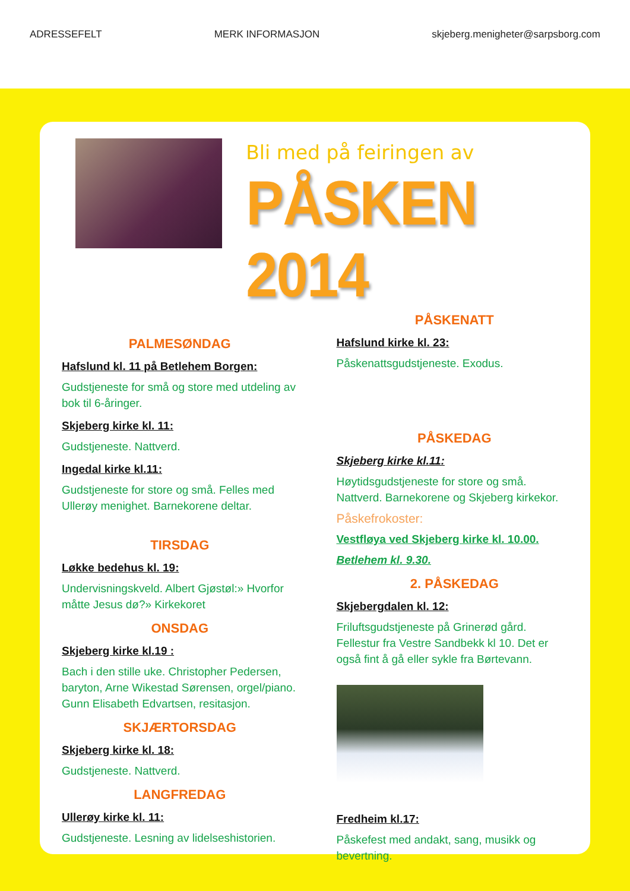ADRESSEFELT MERK INFORMASJON skjeberg.menigheter@sarpsborg.com
Bli med på feiringen av
PÅSKEN 2014
PALMESØNDAG
Hafslund kl. 11 på Betlehem Borgen:
Gudstjeneste for små og store med utdeling av bok til 6-åringer.
Skjeberg kirke kl. 11:
Gudstjeneste. Nattverd.
Ingedal kirke kl.11:
Gudstjeneste for store og små. Felles med Ullerøy menighet. Barnekorene deltar.
TIRSDAG
Løkke bedehus kl. 19:
Undervisningskveld. Albert Gjøstøl:» Hvorfor måtte Jesus dø?» Kirkekoret
ONSDAG
Skjeberg kirke kl.19 :
Bach i den stille uke. Christopher Pedersen, baryton, Arne Wikestad Sørensen, orgel/piano. Gunn Elisabeth Edvartsen, resitasjon.
SKJÆRTORSDAG
Skjeberg kirke kl. 18:
Gudstjeneste. Nattverd.
LANGFREDAG
Ullerøy kirke kl. 11:
Gudstjeneste. Lesning av lidelseshistorien.
PÅSKENATT
Hafslund kirke kl. 23:
Påskenattsgudstjeneste. Exodus.
PÅSKEDAG
Skjeberg kirke kl.11:
Høytidsgudstjeneste for store og små. Nattverd. Barnekorene og Skjeberg kirkekor.
Påskefrokoster:
Vestfløya ved Skjeberg kirke kl. 10.00.
Betlehem kl. 9.30.
2. PÅSKEDAG
Skjebergdalen kl. 12:
Friluftsgudstjeneste på Grinerød gård. Fellestur fra Vestre Sandbekk kl 10. Det er også fint å gå eller sykle fra Børtevann.
Fredheim kl.17:
Påskefest med andakt, sang, musikk og bevertning.